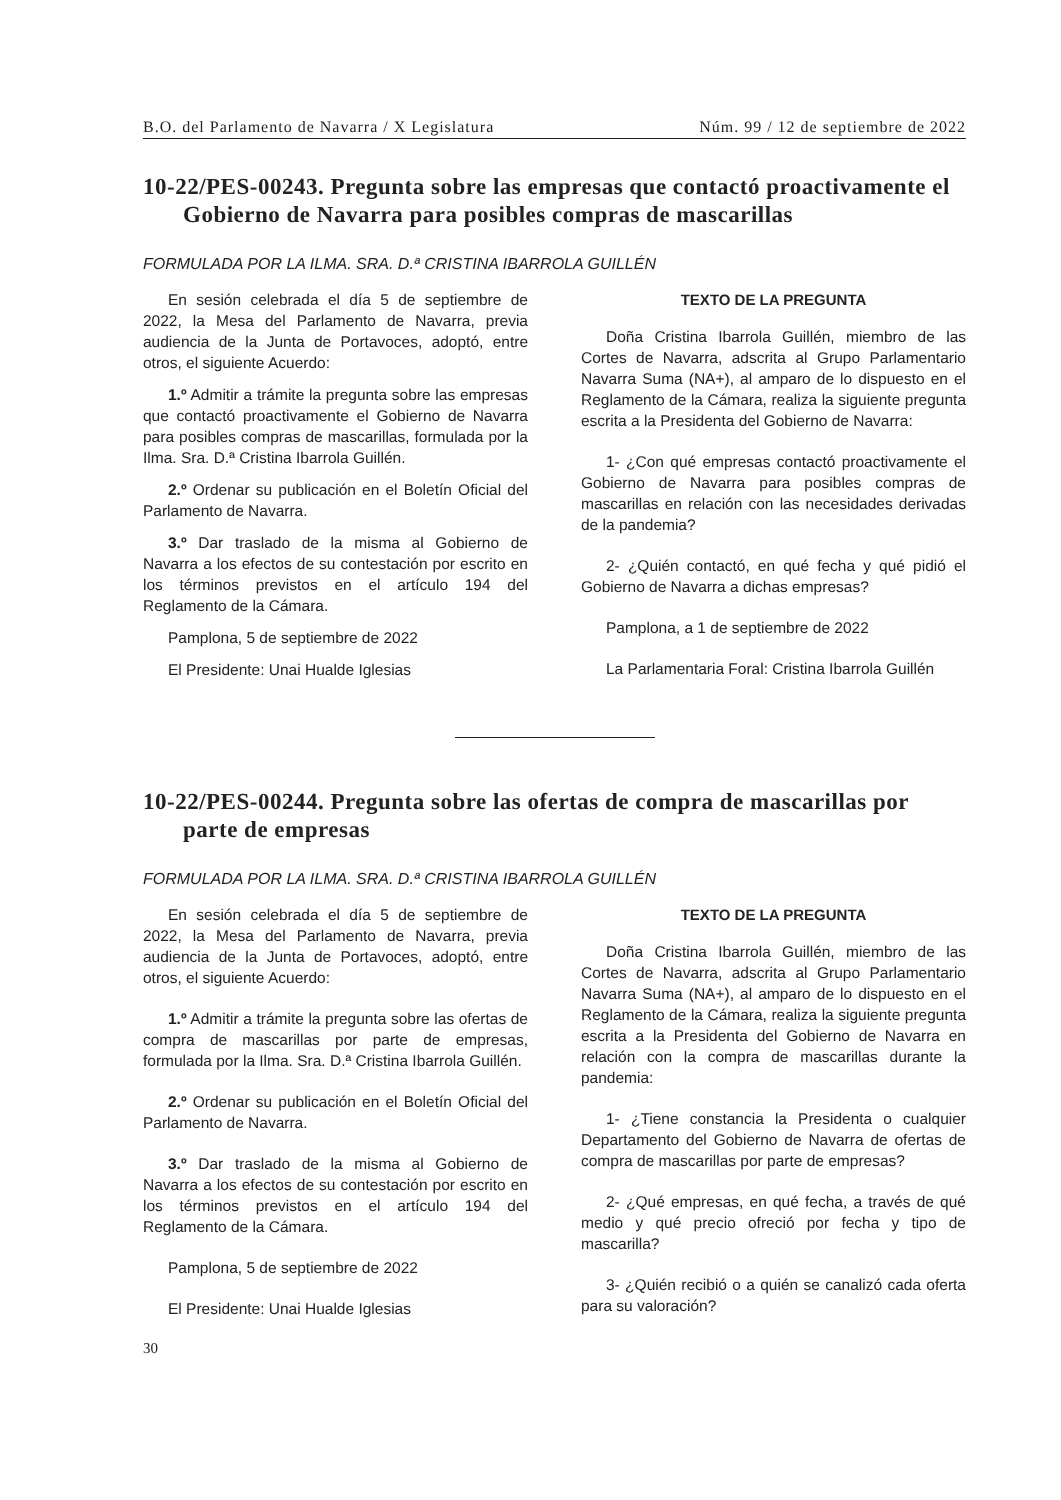B.O. del Parlamento de Navarra / X Legislatura Núm. 99 / 12 de septiembre de 2022
10-22/PES-00243. Pregunta sobre las empresas que contactó proactivamente el Gobierno de Navarra para posibles compras de mascarillas
FORMULADA POR LA ILMA. SRA. D.ª CRISTINA IBARROLA GUILLÉN
En sesión celebrada el día 5 de septiembre de 2022, la Mesa del Parlamento de Navarra, previa audiencia de la Junta de Portavoces, adoptó, entre otros, el siguiente Acuerdo:
1.º Admitir a trámite la pregunta sobre las empresas que contactó proactivamente el Gobierno de Navarra para posibles compras de mascarillas, formulada por la Ilma. Sra. D.ª Cristina Ibarrola Guillén.
2.º Ordenar su publicación en el Boletín Oficial del Parlamento de Navarra.
3.º Dar traslado de la misma al Gobierno de Navarra a los efectos de su contestación por escrito en los términos previstos en el artículo 194 del Reglamento de la Cámara.
Pamplona, 5 de septiembre de 2022
El Presidente: Unai Hualde Iglesias
TEXTO DE LA PREGUNTA
Doña Cristina Ibarrola Guillén, miembro de las Cortes de Navarra, adscrita al Grupo Parlamentario Navarra Suma (NA+), al amparo de lo dispuesto en el Reglamento de la Cámara, realiza la siguiente pregunta escrita a la Presidenta del Gobierno de Navarra:
1- ¿Con qué empresas contactó proactivamente el Gobierno de Navarra para posibles compras de mascarillas en relación con las necesidades derivadas de la pandemia?
2- ¿Quién contactó, en qué fecha y qué pidió el Gobierno de Navarra a dichas empresas?
Pamplona, a 1 de septiembre de 2022
La Parlamentaria Foral: Cristina Ibarrola Guillén
10-22/PES-00244. Pregunta sobre las ofertas de compra de mascarillas por parte de empresas
FORMULADA POR LA ILMA. SRA. D.ª CRISTINA IBARROLA GUILLÉN
En sesión celebrada el día 5 de septiembre de 2022, la Mesa del Parlamento de Navarra, previa audiencia de la Junta de Portavoces, adoptó, entre otros, el siguiente Acuerdo:
1.º Admitir a trámite la pregunta sobre las ofertas de compra de mascarillas por parte de empresas, formulada por la Ilma. Sra. D.ª Cristina Ibarrola Guillén.
2.º Ordenar su publicación en el Boletín Oficial del Parlamento de Navarra.
3.º Dar traslado de la misma al Gobierno de Navarra a los efectos de su contestación por escrito en los términos previstos en el artículo 194 del Reglamento de la Cámara.
Pamplona, 5 de septiembre de 2022
El Presidente: Unai Hualde Iglesias
TEXTO DE LA PREGUNTA
Doña Cristina Ibarrola Guillén, miembro de las Cortes de Navarra, adscrita al Grupo Parlamentario Navarra Suma (NA+), al amparo de lo dispuesto en el Reglamento de la Cámara, realiza la siguiente pregunta escrita a la Presidenta del Gobierno de Navarra en relación con la compra de mascarillas durante la pandemia:
1- ¿Tiene constancia la Presidenta o cualquier Departamento del Gobierno de Navarra de ofertas de compra de mascarillas por parte de empresas?
2- ¿Qué empresas, en qué fecha, a través de qué medio y qué precio ofreció por fecha y tipo de mascarilla?
3- ¿Quién recibió o a quién se canalizó cada oferta para su valoración?
30